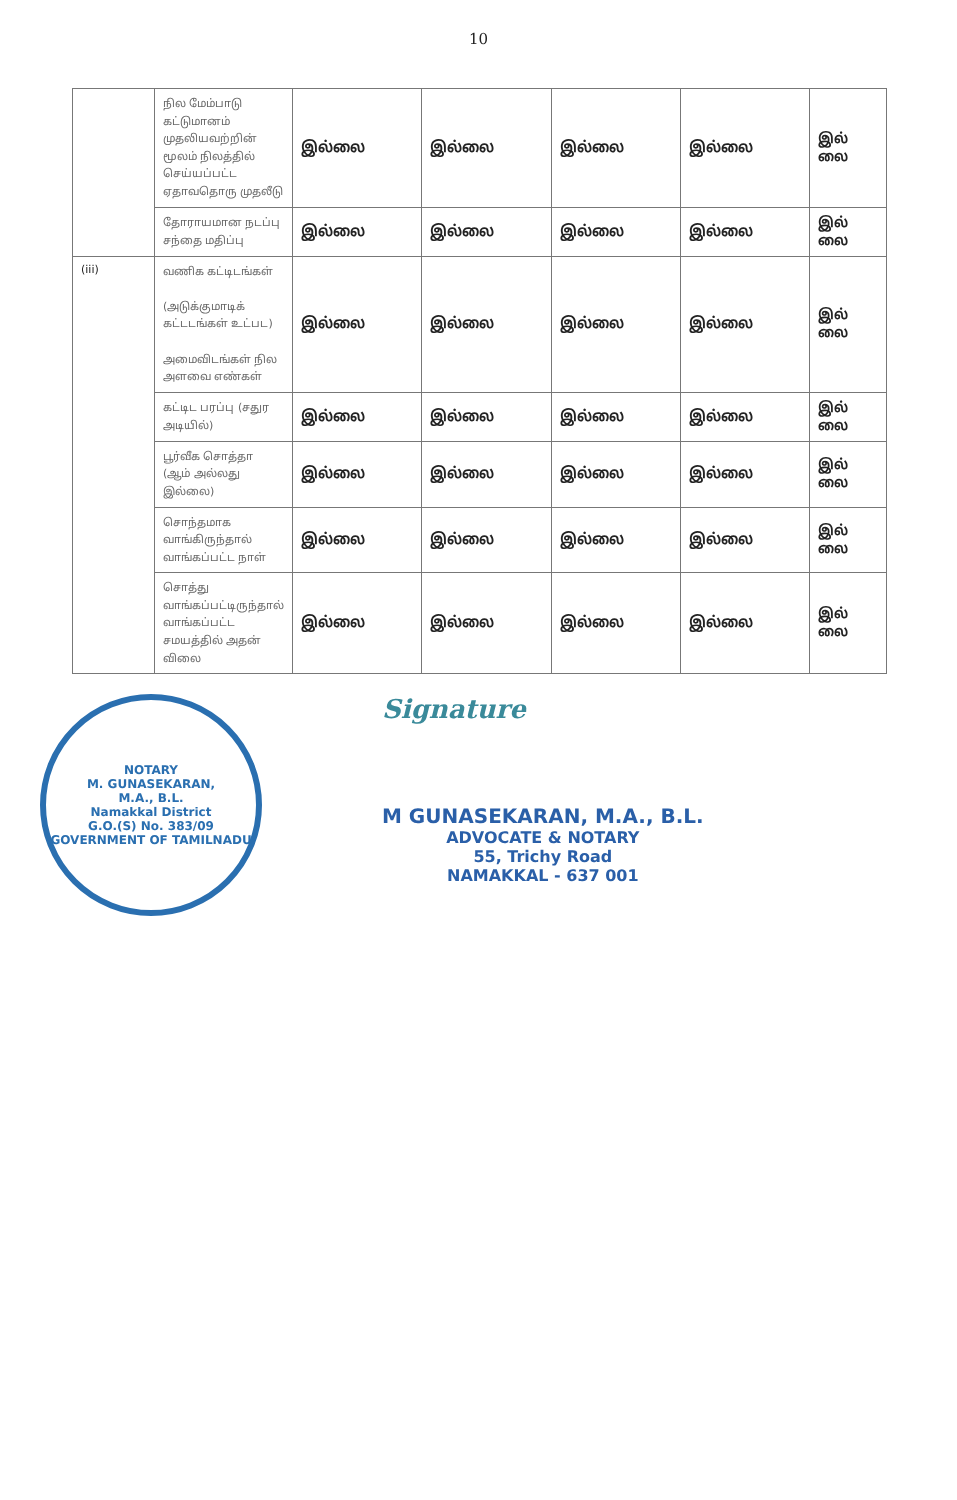10
| | நில மேம்பாடு கட்டுமானம் முதலியவற்றின் மூலம் நிலத்தில் செய்யப்பட்ட ஏதாவதொரு முதலீடு | இல்லை | இல்லை | இல்லை | இல்லை | இல் லை |
| | தோராயமான நடப்பு சந்தை மதிப்பு | இல்லை | இல்லை | இல்லை | இல்லை | இல் லை |
| (iii) | வணிக கட்டிடங்கள் (அடுக்குமாடிக் கட்டடங்கள் உட்பட) அமைவிடங்கள் நில அளவை எண்கள் | இல்லை | இல்லை | இல்லை | இல்லை | இல் லை |
| | கட்டிட பரப்பு (சதுர அடியில்) | இல்லை | இல்லை | இல்லை | இல்லை | இல் லை |
| | பூர்வீக சொத்தா (ஆம் அல்லது இல்லை) | இல்லை | இல்லை | இல்லை | இல்லை | இல் லை |
| | சொந்தமாக வாங்கிருந்தால் வாங்கப்பட்ட நாள் | இல்லை | இல்லை | இல்லை | இல்லை | இல் லை |
| | சொத்து வாங்கப்பட்டிருந்தால் வாங்கப்பட்ட சமயத்தில் அதன் விலை | இல்லை | இல்லை | இல்லை | இல்லை | இல் லை |
NOTARY
M. GUNASEKARAN,
M.A., B.L.
Namakkal District
G.O.(S) No. 383/09
GOVERNMENT OF TAMILNADU
Signature
M GUNASEKARAN, M.A., B.L.
ADVOCATE & NOTARY
55, Trichy Road
NAMAKKAL - 637 001